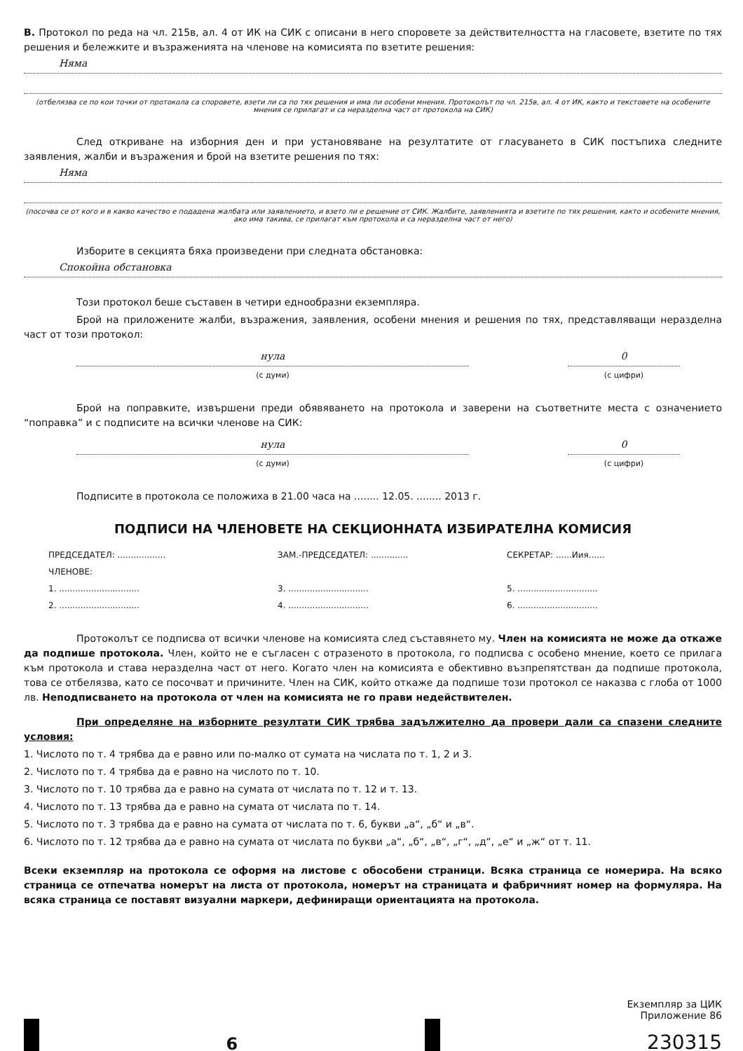В. Протокол по реда на чл. 215в, ал. 4 от ИК на СИК с описани в него споровете за действителността на гласовете, взетите по тях решения и бележките и възраженията на членове на комисията по взетите решения:
Няма
(отбелязва се по кои точки от протокола са споровете, взети ли са по тях решения и има ли особени мнения. Протоколът по чл. 215в, ал. 4 от ИК, както и текстовете на особените мнения се прилагат и са неразделна част от протокола на СИК)
След откриване на изборния ден и при установяване на резултатите от гласуването в СИК постъпиха следните заявления, жалби и възражения и брой на взетите решения по тях:
Няма
(посочва се от кого и в какво качество е подадена жалбата или заявлението, и взето ли е решение от СИК. Жалбите, заявленията и взетите по тях решения, както и особените мнения, ако има такива, се прилагат към протокола и са неразделна част от него)
Изборите в секцията бяха произведени при следната обстановка:
Спокойна обстановка
Този протокол беше съставен в четири еднообразни екземпляра.
Брой на приложените жалби, възражения, заявления, особени мнения и решения по тях, представляващи неразделна част от този протокол:
нула
(с думи)
0
(с цифри)
Брой на поправките, извършени преди обявяването на протокола и заверени на съответните места с означението “поправка” и с подписите на всички членове на СИК:
нула
(с думи)
0
(с цифри)
Подписите в протокола се положиха в 21.00 часа на ........ 12.05. ........ 2013 г.
ПОДПИСИ НА ЧЛЕНОВЕТЕ НА СЕКЦИОННАТА ИЗБИРАТЕЛНА КОМИСИЯ
ПРЕДСЕДАТЕЛ: ..................
ЗАМ.-ПРЕДСЕДАТЕЛ: ..............
СЕКРЕТАР: ......Иия......
ЧЛЕНОВЕ:
1. ..............................
3. ..............................
5. ..............................
2. ..............................
4. ..............................
6. ..............................
Протоколът се подписва от всички членове на комисията след съставянето му. Член на комисията не може да откаже да подпише протокола. Член, който не е съгласен с отразеното в протокола, го подписва с особено мнение, което се прилага към протокола и става неразделна част от него. Когато член на комисията е обективно възпрепятстван да подпише протокола, това се отбелязва, като се посочват и причините. Член на СИК, който откаже да подпише този протокол се наказва с глоба от 1000 лв. Неподписването на протокола от член на комисията не го прави недействителен.
При определяне на изборните резултати СИК трябва задължително да провери дали са спазени следните условия:
1. Числото по т. 4 трябва да е равно или по-малко от сумата на числата по т. 1, 2 и 3.
2. Числото по т. 4 трябва да е равно на числото по т. 10.
3. Числото по т. 10 трябва да е равно на сумата от числата по т. 12 и т. 13.
4. Числото по т. 13 трябва да е равно на сумата от числата по т. 14.
5. Числото по т. 3 трябва да е равно на сумата от числата по т. 6, букви „а“, „б“ и „в“.
6. Числото по т. 12 трябва да е равно на сумата от числата по букви „а“, „б“, „в“, „г“, „д“, „е“ и „ж“ от т. 11.
Всеки екземпляр на протокола се оформя на листове с обособени страници. Всяка страница се номерира. На всяко страница се отпечатва номерът на листа от протокола, номерът на страницата и фабричният номер на формуляра. На всяка страница се поставят визуални маркери, дефиниращи ориентацията на протокола.
6
Екземпляр за ЦИК
Приложение 86
230315